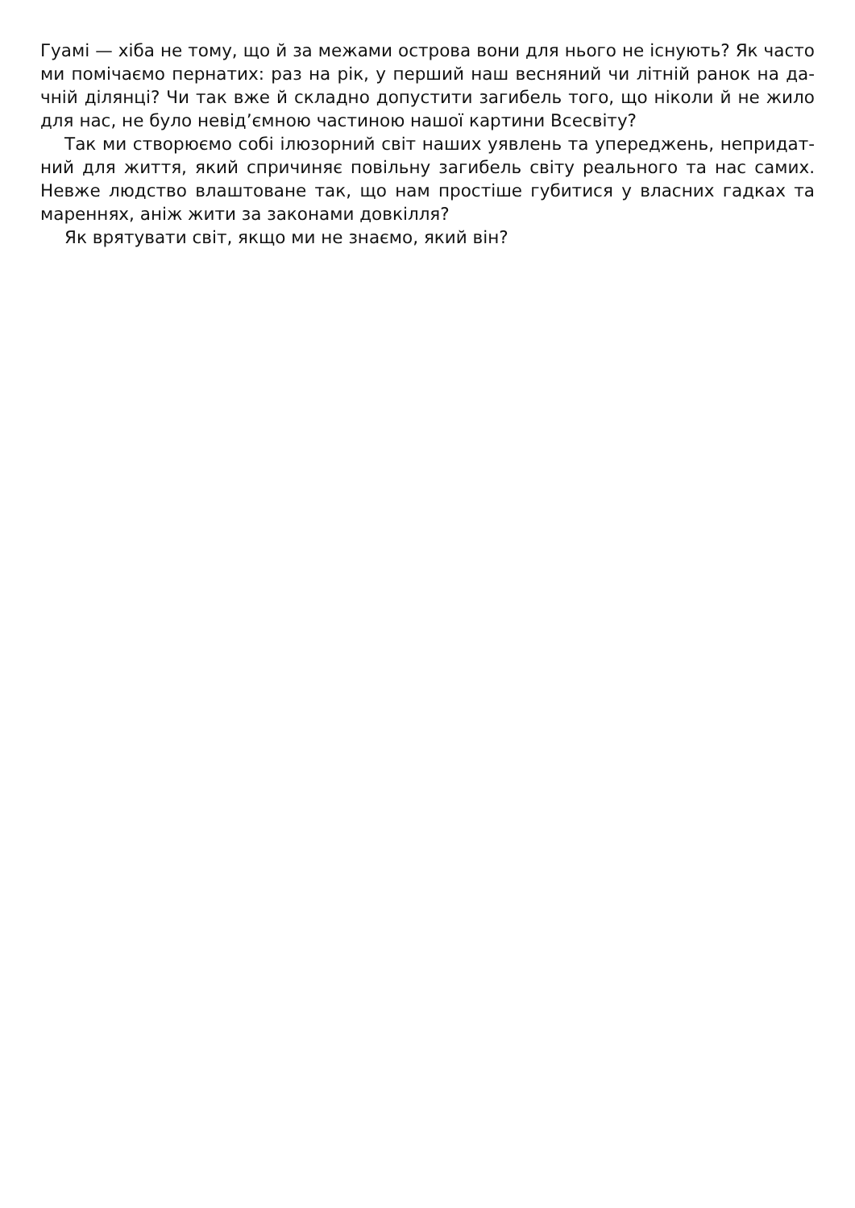Гуамі — хіба не тому, що й за межами острова вони для нього не існують? Як часто ми помічаємо пернатих: раз на рік, у перший наш весняний чи літній ранок на да­чній ділянці? Чи так вже й складно допустити загибель того, що ніколи й не жило для нас, не було невід’ємною частиною нашої картини Всесвіту?
Так ми створюємо собі ілюзорний світ наших уявлень та упереджень, непридат­ний для життя, який спричиняє повільну загибель світу реального та нас самих. Невже людство влаштоване так, що нам простіше губитися у власних гадках та мареннях, аніж жити за законами довкілля?
Як врятувати світ, якщо ми не знаємо, який він?